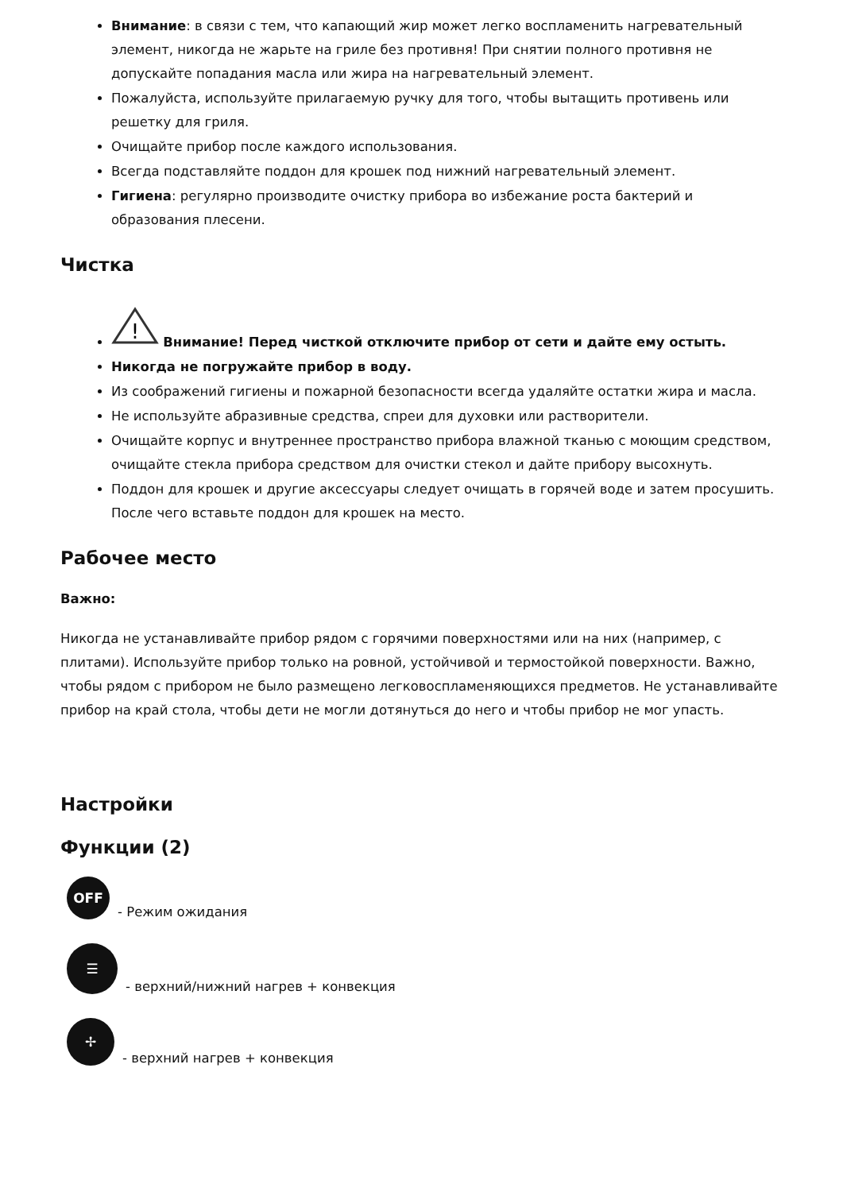Внимание: в связи с тем, что капающий жир может легко воспламенить нагревательный элемент, никогда не жарьте на гриле без противня! При снятии полного противня не допускайте попадания масла или жира на нагревательный элемент.
Пожалуйста, используйте прилагаемую ручку для того, чтобы вытащить противень или решетку для гриля.
Очищайте прибор после каждого использования.
Всегда подставляйте поддон для крошек под нижний нагревательный элемент.
Гигиена: регулярно производите очистку прибора во избежание роста бактерий и образования плесени.
Чистка
!
Внимание! Перед чисткой отключите прибор от сети и дайте ему остыть.
Никогда не погружайте прибор в воду.
Из соображений гигиены и пожарной безопасности всегда удаляйте остатки жира и масла.
Не используйте абразивные средства, спреи для духовки или растворители.
Очищайте корпус и внутреннее пространство прибора влажной тканью с моющим средством, очищайте стекла прибора средством для очистки стекол и дайте прибору высохнуть.
Поддон для крошек и другие аксессуары следует очищать в горячей воде и затем просушить. После чего вставьте поддон для крошек на место.
Рабочее место
Важно:
Никогда не устанавливайте прибор рядом с горячими поверхностями или на них (например, с плитами). Используйте прибор только на ровной, устойчивой и термостойкой поверхности. Важно, чтобы рядом с прибором не было размещено легковоспламеняющихся предметов. Не устанавливайте прибор на край стола, чтобы дети не могли дотянуться до него и чтобы прибор не мог упасть.
Настройки
Функции (2)
OFF
- Режим ожидания
☰
- верхний/нижний нагрев + конвекция
✢
- верхний нагрев + конвекция